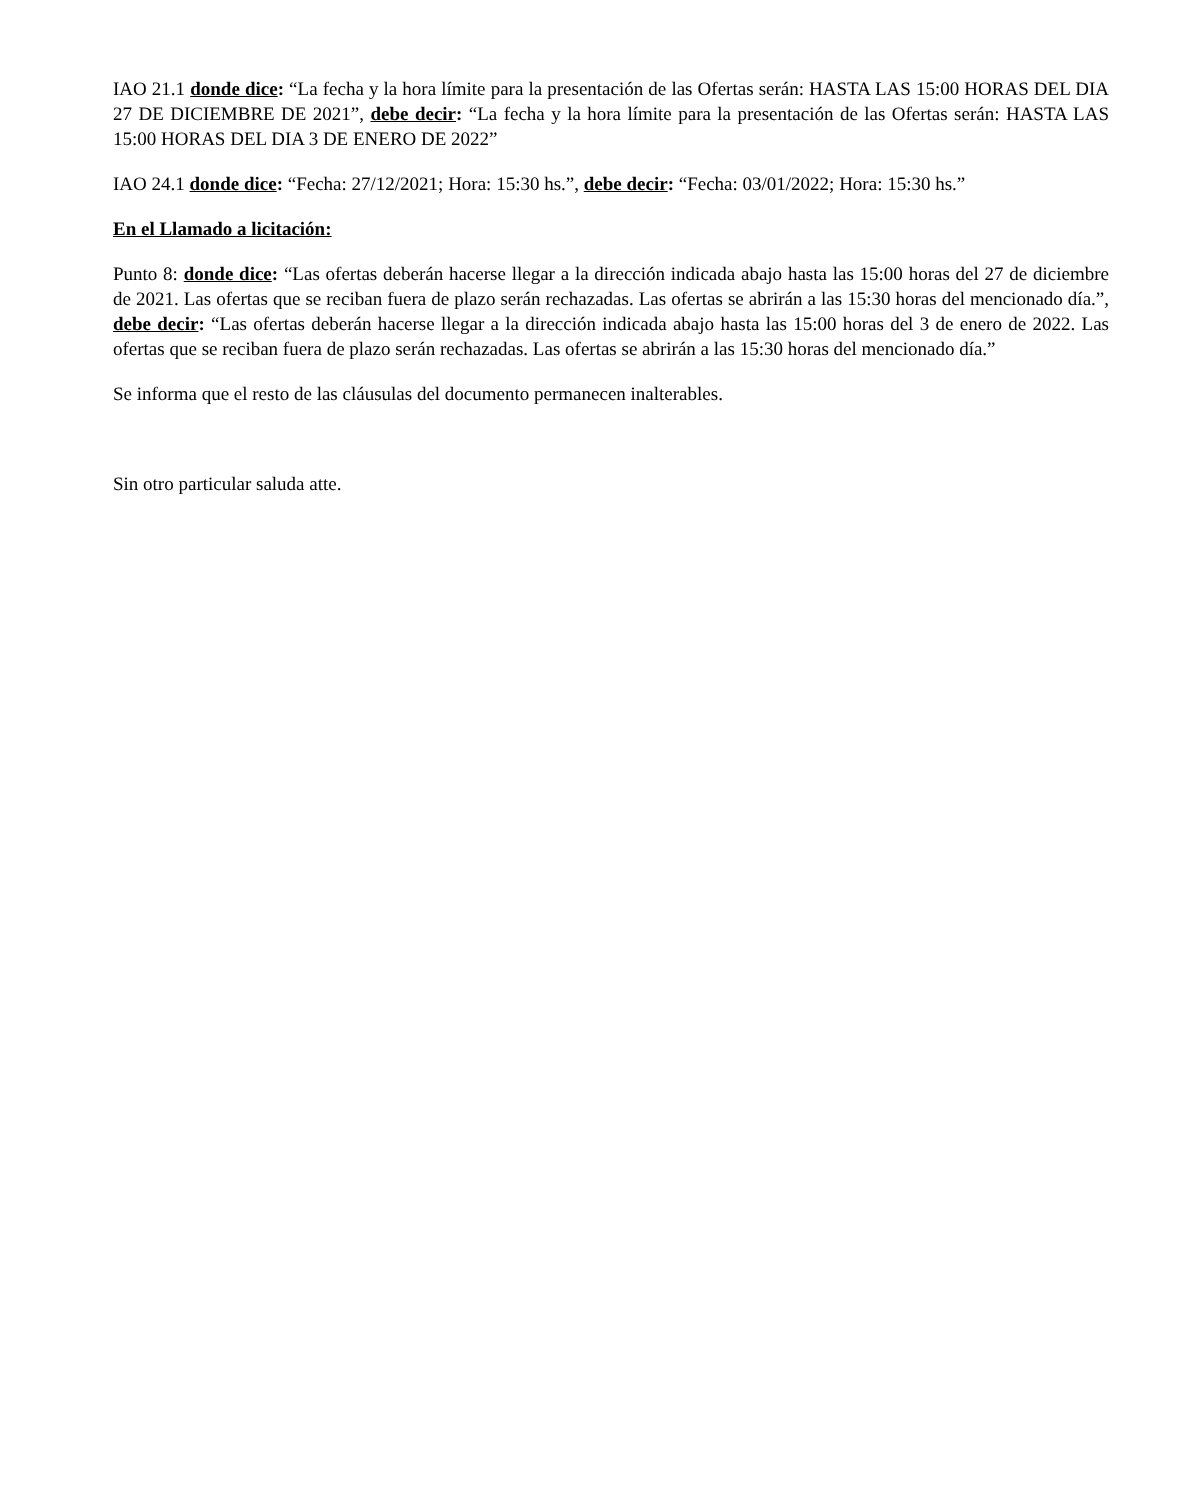IAO 21.1 donde dice: “La fecha y la hora límite para la presentación de las Ofertas serán: HASTA LAS 15:00 HORAS DEL DIA 27 DE DICIEMBRE DE 2021”, debe decir: “La fecha y la hora límite para la presentación de las Ofertas serán: HASTA LAS 15:00 HORAS DEL DIA 3 DE ENERO DE 2022”
IAO 24.1 donde dice: “Fecha: 27/12/2021; Hora: 15:30 hs.”, debe decir: “Fecha: 03/01/2022; Hora: 15:30 hs.”
En el Llamado a licitación:
Punto 8: donde dice: “Las ofertas deberán hacerse llegar a la dirección indicada abajo hasta las 15:00 horas del 27 de diciembre de 2021. Las ofertas que se reciban fuera de plazo serán rechazadas. Las ofertas se abrirán a las 15:30 horas del mencionado día.”, debe decir: “Las ofertas deberán hacerse llegar a la dirección indicada abajo hasta las 15:00 horas del 3 de enero de 2022. Las ofertas que se reciban fuera de plazo serán rechazadas. Las ofertas se abrirán a las 15:30 horas del mencionado día.”
Se informa que el resto de las cláusulas del documento permanecen inalterables.
Sin otro particular saluda atte.